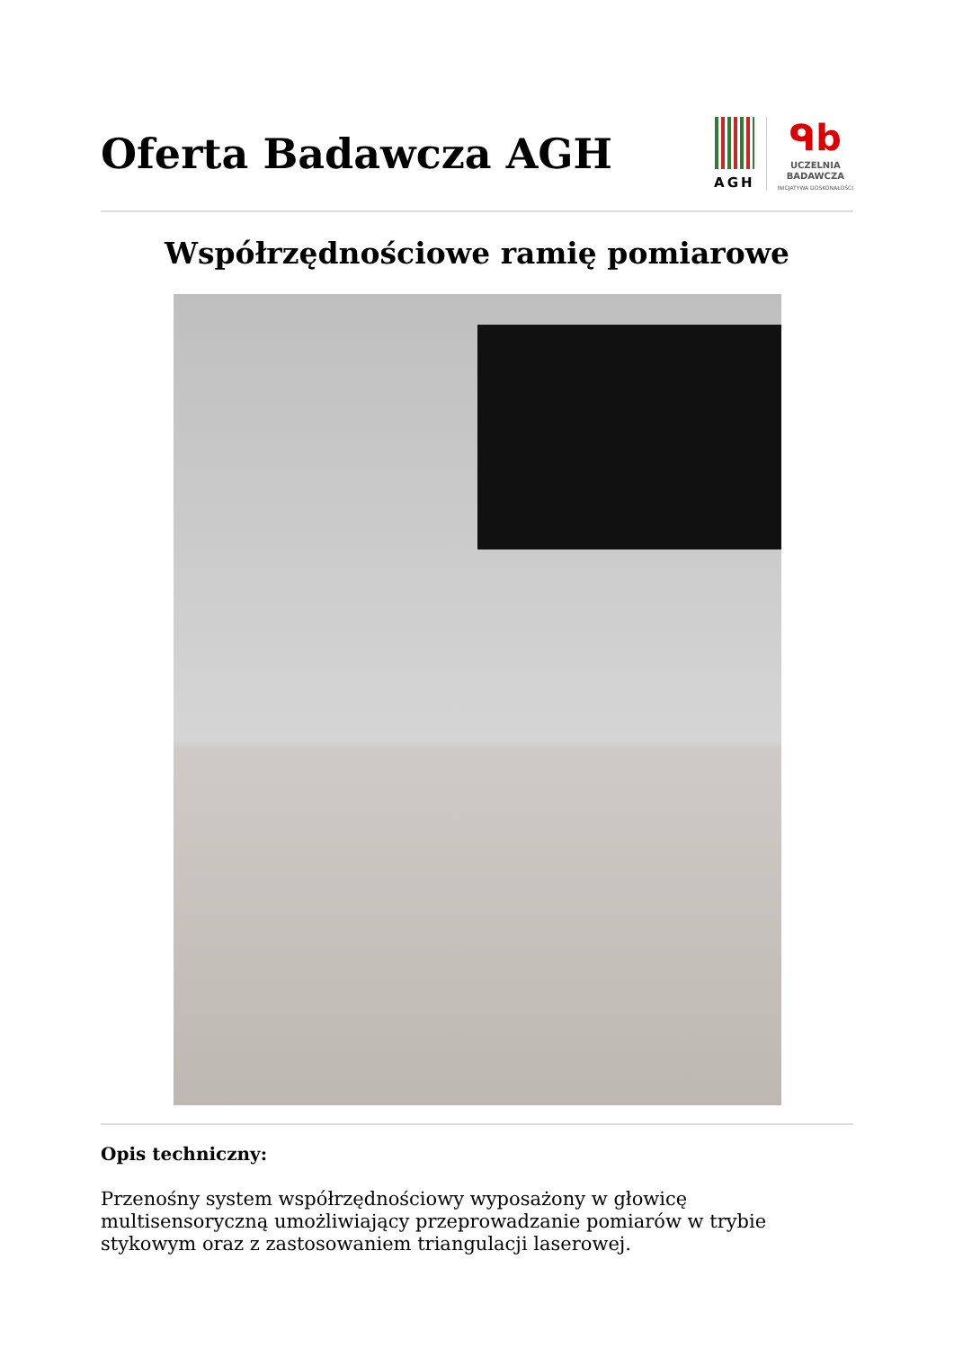Oferta Badawcza AGH
AGH
ᑫb
UCZELNIA
BADAWCZA
INICJATYWA DOSKONAŁOŚCI
Współrzędnościowe ramię pomiarowe
Opis techniczny:
Przenośny system współrzędnościowy wyposażony w głowicę multisensoryczną umożliwiający przeprowadzanie pomiarów w trybie stykowym oraz z zastosowaniem triangulacji laserowej.